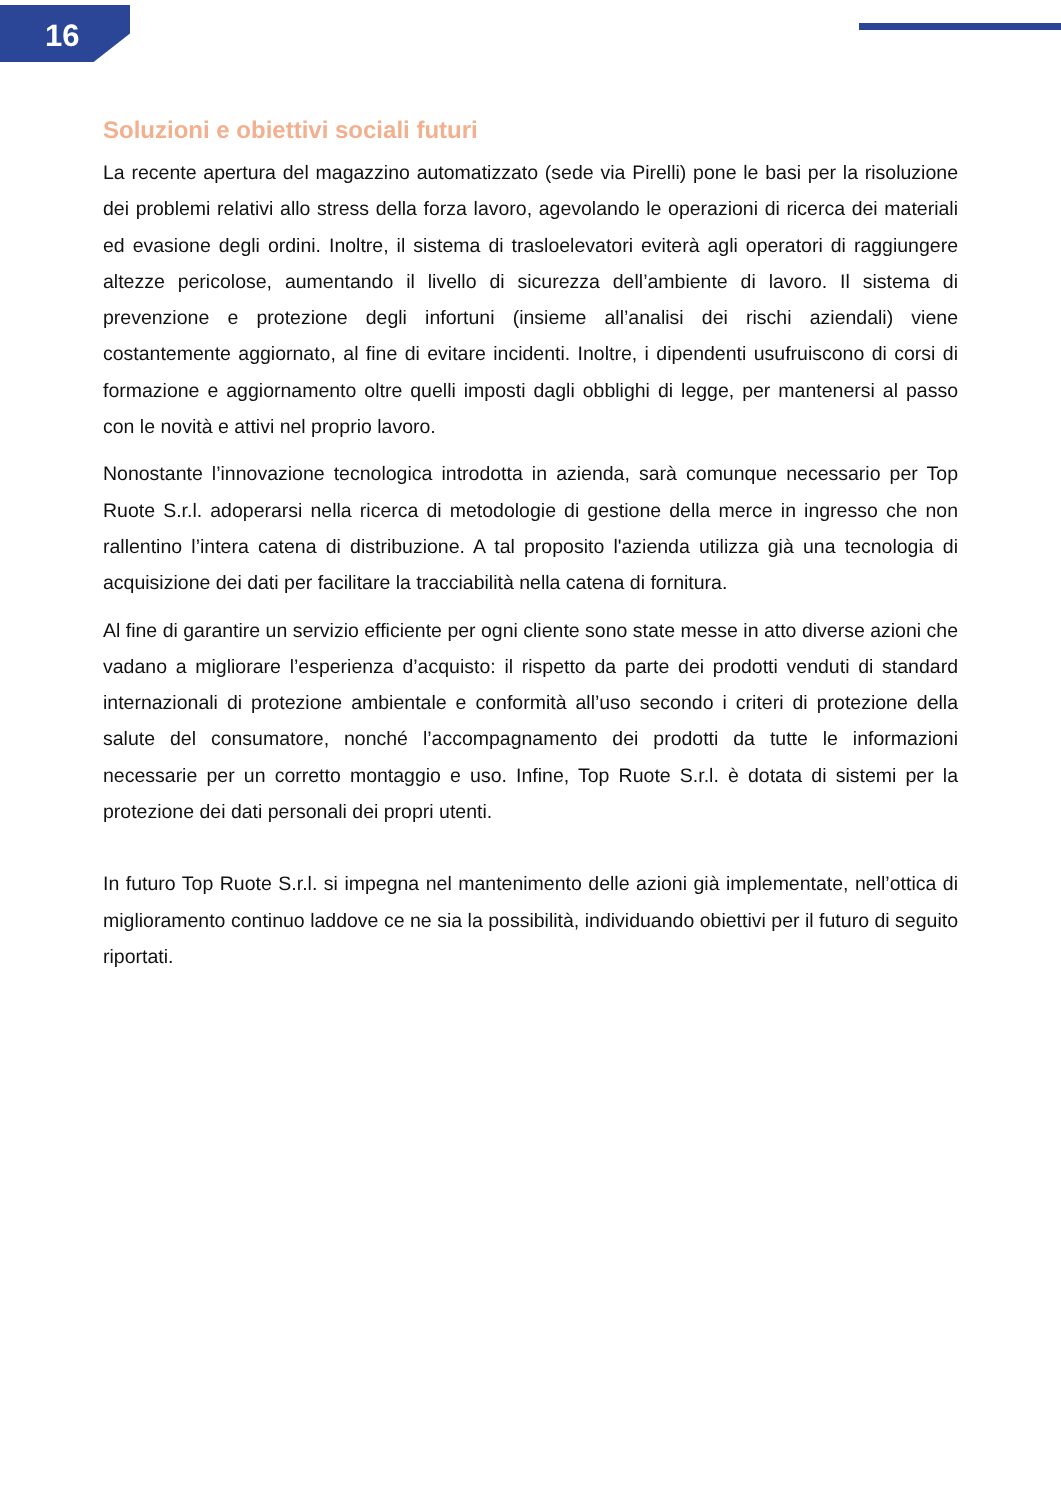16
Soluzioni e obiettivi sociali futuri
La recente apertura del magazzino automatizzato (sede via Pirelli) pone le basi per la risoluzione dei problemi relativi allo stress della forza lavoro, agevolando le operazioni di ricerca dei materiali ed evasione degli ordini. Inoltre, il sistema di trasloelevatori eviterà agli operatori di raggiungere altezze pericolose, aumentando il livello di sicurezza dell’ambiente di lavoro. Il sistema di prevenzione e protezione degli infortuni (insieme all’analisi dei rischi aziendali) viene costantemente aggiornato, al fine di evitare incidenti. Inoltre, i dipendenti usufruiscono di corsi di formazione e aggiornamento oltre quelli imposti dagli obblighi di legge, per mantenersi al passo con le novità e attivi nel proprio lavoro.
Nonostante l’innovazione tecnologica introdotta in azienda, sarà comunque necessario per Top Ruote S.r.l. adoperarsi nella ricerca di metodologie di gestione della merce in ingresso che non rallentino l’intera catena di distribuzione. A tal proposito l'azienda utilizza già una tecnologia di acquisizione dei dati per facilitare la tracciabilità nella catena di fornitura.
Al fine di garantire un servizio efficiente per ogni cliente sono state messe in atto diverse azioni che vadano a migliorare l’esperienza d’acquisto: il rispetto da parte dei prodotti venduti di standard internazionali di protezione ambientale e conformità all’uso secondo i criteri di protezione della salute del consumatore, nonché l’accompagnamento dei prodotti da tutte le informazioni necessarie per un corretto montaggio e uso. Infine, Top Ruote S.r.l. è dotata di sistemi per la protezione dei dati personali dei propri utenti.
In futuro Top Ruote S.r.l. si impegna nel mantenimento delle azioni già implementate, nell’ottica di miglioramento continuo laddove ce ne sia la possibilità, individuando obiettivi per il futuro di seguito riportati.